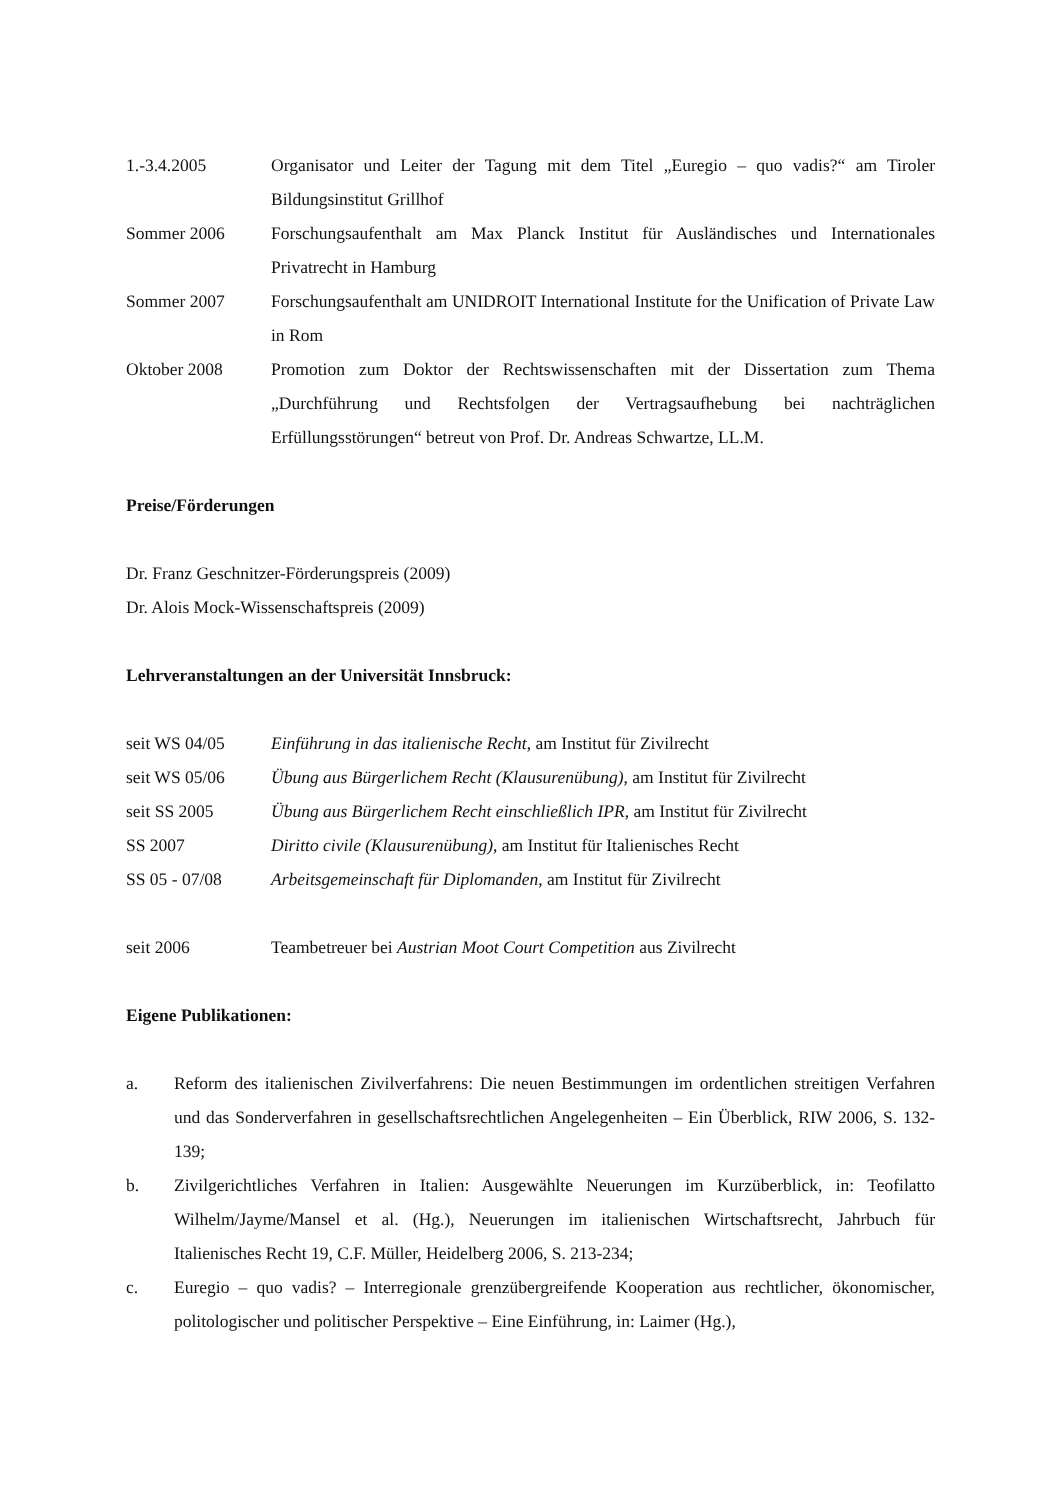1.-3.4.2005 Organisator und Leiter der Tagung mit dem Titel „Euregio – quo vadis?“ am Tiroler Bildungsinstitut Grillhof
Sommer 2006 Forschungsaufenthalt am Max Planck Institut für Ausländisches und Internationales Privatrecht in Hamburg
Sommer 2007 Forschungsaufenthalt am UNIDROIT International Institute for the Unification of Private Law in Rom
Oktober 2008 Promotion zum Doktor der Rechtswissenschaften mit der Dissertation zum Thema „Durchführung und Rechtsfolgen der Vertragsaufhebung bei nachträglichen Erfüllungsstörungen“ betreut von Prof. Dr. Andreas Schwartze, LL.M.
Preise/Förderungen
Dr. Franz Geschnitzer-Förderungspreis (2009)
Dr. Alois Mock-Wissenschaftspreis (2009)
Lehrveranstaltungen an der Universität Innsbruck:
seit WS 04/05 Einführung in das italienische Recht, am Institut für Zivilrecht
seit WS 05/06 Übung aus Bürgerlichem Recht (Klausurenübung), am Institut für Zivilrecht
seit SS 2005 Übung aus Bürgerlichem Recht einschließlich IPR, am Institut für Zivilrecht
SS 2007 Diritto civile (Klausurenübung), am Institut für Italienisches Recht
SS 05 - 07/08 Arbeitsgemeinschaft für Diplomanden, am Institut für Zivilrecht
seit 2006 Teambetreuer bei Austrian Moot Court Competition aus Zivilrecht
Eigene Publikationen:
a. Reform des italienischen Zivilverfahrens: Die neuen Bestimmungen im ordentlichen streitigen Verfahren und das Sonderverfahren in gesellschaftsrechtlichen Angelegenheiten – Ein Überblick, RIW 2006, S. 132-139;
b. Zivilgerichtliches Verfahren in Italien: Ausgewählte Neuerungen im Kurzüberblick, in: Teofilatto Wilhelm/Jayme/Mansel et al. (Hg.), Neuerungen im italienischen Wirtschaftsrecht, Jahrbuch für Italienisches Recht 19, C.F. Müller, Heidelberg 2006, S. 213-234;
c. Euregio – quo vadis? – Interregionale grenzübergreifende Kooperation aus rechtlicher, ökonomischer, politologischer und politischer Perspektive – Eine Einführung, in: Laimer (Hg.),